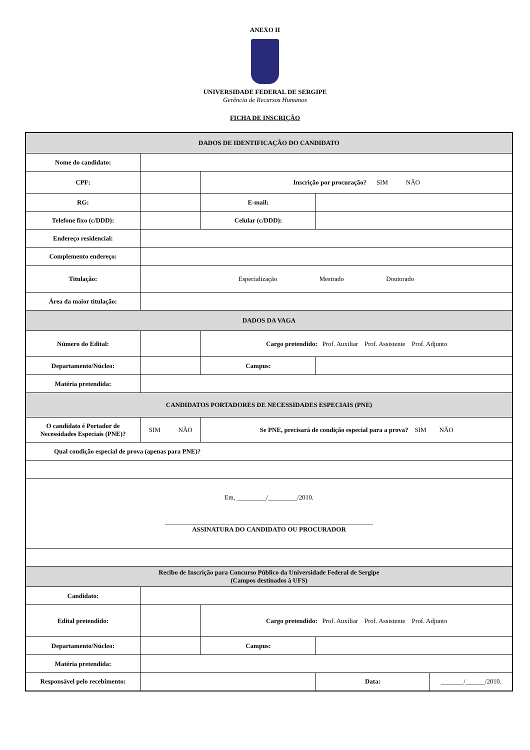ANEXO II
UNIVERSIDADE FEDERAL DE SERGIPE
Gerência de Recursos Humanos
FICHA DE INSCRIÇÃO
| DADOS DE IDENTIFICAÇÃO DO CANDIDATO | | | | |
| Nome do candidato: | | | | |
| CPF: | | Inscrição por procuração? SIM NÃO | | |
| RG: | | E-mail: | | |
| Telefone fixo (c/DDD): | | Celular (c/DDD): | | |
| Endereço residencial: | | | | |
| Complemento endereço: | | | | |
| Titulação: | Especialização Mestrado Doutorado | | | |
| Área da maior titulação: | | | | |
| DADOS DA VAGA | | | | |
| Número do Edital: | | Cargo pretendido: Prof. Auxiliar Prof. Assistente Prof. Adjunto | | |
| Departamento/Núcleo: | | Campus: | | |
| Matéria pretendida: | | | | |
| CANDIDATOS PORTADORES DE NECESSIDADES ESPECIAIS (PNE) | | | | |
| O candidato é Portador de Necessidades Especiais (PNE)? | SIM NÃO | Se PNE, precisará de condição especial para a prova? SIM NÃO | | |
| Qual condição especial de prova (apenas para PNE)? | | | | |
| Em, _________/_________/2010. ________________________________________________________________ ASSINATURA DO CANDIDATO OU PROCURADOR | | | | |
| Recibo de Inscrição para Concurso Público da Universidade Federal de Sergipe (Campos destinados à UFS) | | | | |
| Candidato: | | | | |
| Edital pretendido: | | Cargo pretendido: Prof. Auxiliar Prof. Assistente Prof. Adjunto | | |
| Departamento/Núcleo: | | Campus: | | |
| Matéria pretendida: | | | | |
| Responsável pelo recebimento: | | | Data: | _______/______/2010. |